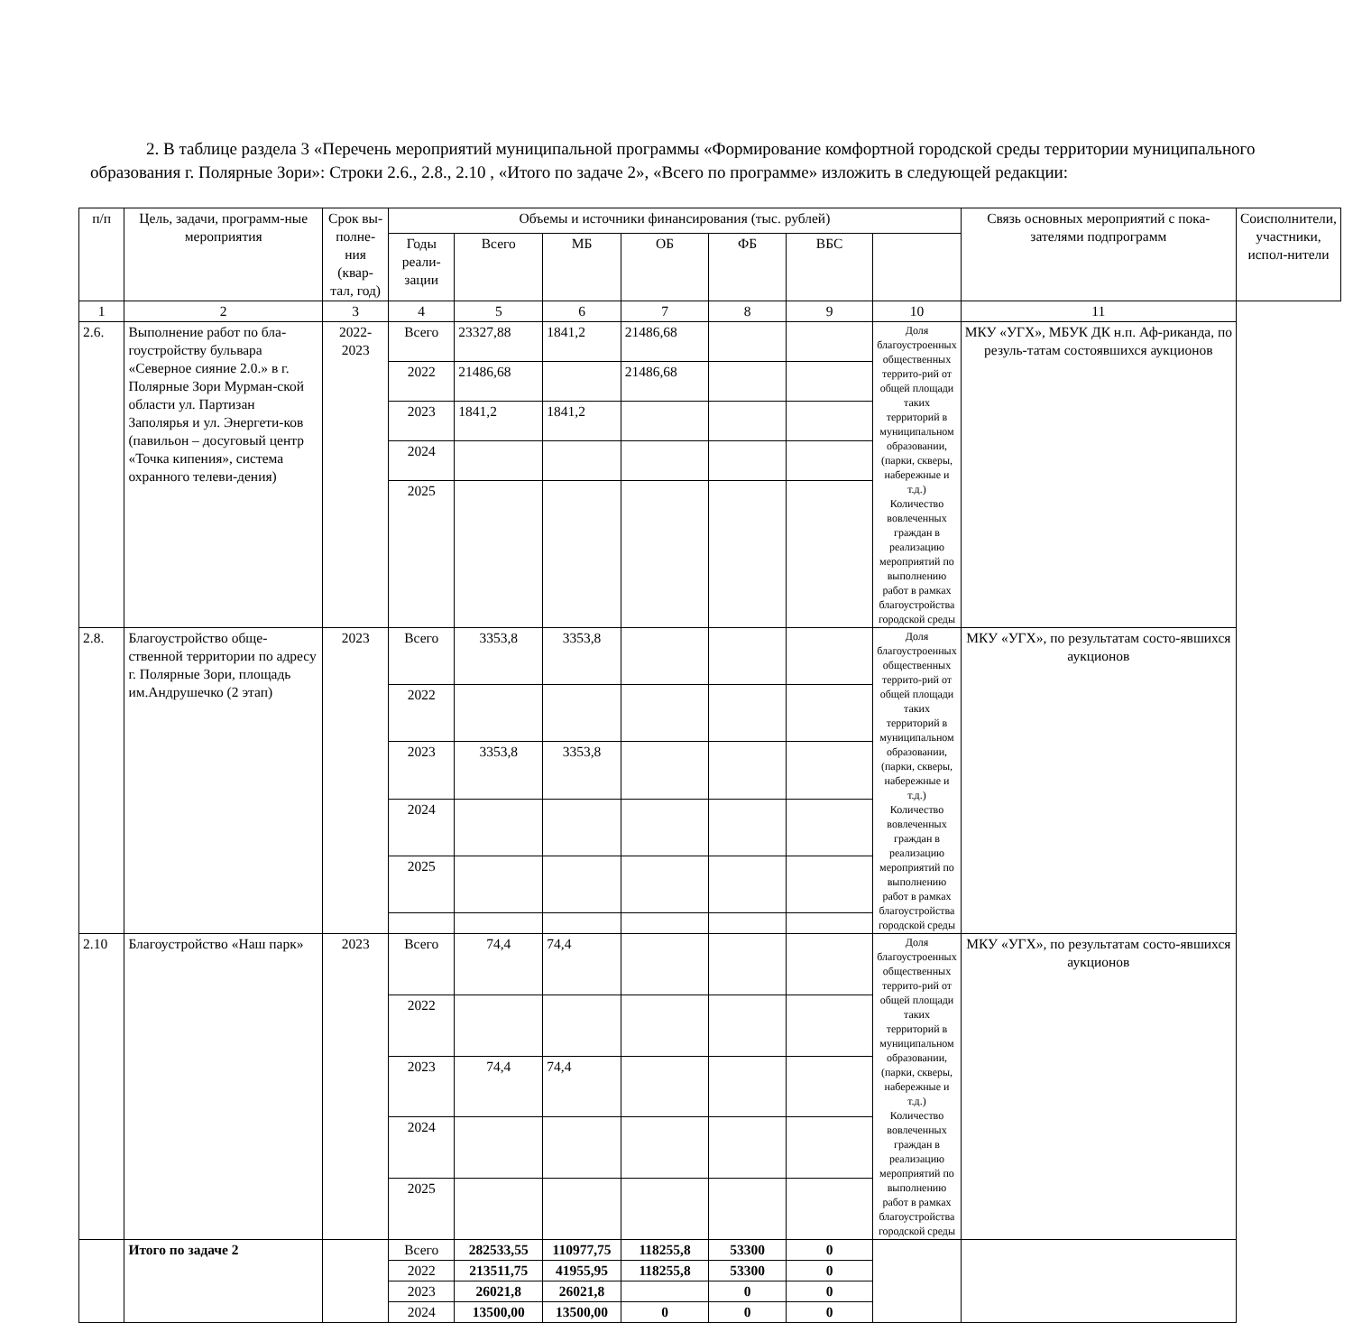2. В таблице раздела 3 «Перечень мероприятий муниципальной программы «Формирование комфортной городской среды территории муниципального образования г. Полярные Зори»: Строки 2.6., 2.8., 2.10 , «Итого по задаче 2», «Всего по программе» изложить в следующей редакции:
| п/п | Цель, задачи, программ-ные мероприятия | Срок вы-полне-ния (квар-тал, год) | Объемы и источники финансирования (тыс. рублей) | | | | | | | Связь основных мероприятий с пока-зателями подпрограмм | Соисполнители, участники, испол-нители |
| --- | --- | --- | --- | --- | --- | --- | --- | --- | --- | --- | --- |
| | | | Годы реали-зации | Всего | МБ | ОБ | ФБ | ВБС | | | |
| 1 | 2 | 3 | 4 | 5 | 6 | 7 | 8 | 9 | 10 | 11 | |
| 2.6. | Выполнение работ по бла-гоустройству бульвара «Северное сияние 2.0.» в г. Полярные Зори Мурман-ской области ул. Партизан Заполярья и ул. Энергети-ков (павильон – досуговый центр «Точка кипения», система охранного телеви-дения) | 2022-2023 | Всего | 23327,88 | 1841,2 | 21486,68 | | | Доля благоустроенных общественных террито-рий от общей площади таких территорий в муниципальном образовании, (парки, скверы, набережные и т.д.) Количество вовлеченных граждан в реализацию мероприятий по выполнению работ в рамках благоустройства городской среды | МКУ «УГХ», МБУК ДК н.п. Аф-риканда, по резуль-татам состоявшихся аукционов | |
| | | | 2022 | 21486,68 | | 21486,68 | | | | | |
| | | | 2023 | 1841,2 | 1841,2 | | | | | | |
| | | | 2024 | | | | | | | | |
| | | | 2025 | | | | | | | | |
| 2.8. | Благоустройство обще-ственной территории по адресу г. Полярные Зори, площадь им.Андрушечко (2 этап) | 2023 | Всего | 3353,8 | 3353,8 | | | | Доля благоустроенных общественных террито-рий от общей площади таких территорий в муниципальном образовании, (парки, скверы, набережные и т.д.) Количество вовлеченных граждан в реализацию мероприятий по выполнению работ в рамках благоустройства городской среды | МКУ «УГХ», по результатам состо-явшихся аукционов | |
| | | | 2022 | | | | | | | | |
| | | | 2023 | 3353,8 | 3353,8 | | | | | | |
| | | | 2024 | | | | | | | | |
| | | | 2025 | | | | | | | | |
| 2.10 | Благоустройство «Наш парк» | 2023 | Всего | 74,4 | 74,4 | | | | Доля благоустроенных общественных террито-рий от общей площади таких территорий в муниципальном образовании, (парки, скверы, набережные и т.д.) Количество вовлеченных граждан в реализацию мероприятий по выполнению работ в рамках благоустройства городской среды | МКУ «УГХ», по результатам состо-явшихся аукционов | |
| | | | 2022 | | | | | | | | |
| | | | 2023 | 74,4 | 74,4 | | | | | | |
| | | | 2024 | | | | | | | | |
| | | | 2025 | | | | | | | | |
| | Итого по задаче 2 | | Всего | 282533,55 | 110977,75 | 118255,8 | 53300 | 0 | | | |
| | | | 2022 | 213511,75 | 41955,95 | 118255,8 | 53300 | 0 | | | |
| | | | 2023 | 26021,8 | 26021,8 | | 0 | 0 | | | |
| | | | 2024 | 13500,00 | 13500,00 | 0 | 0 | 0 | | | |